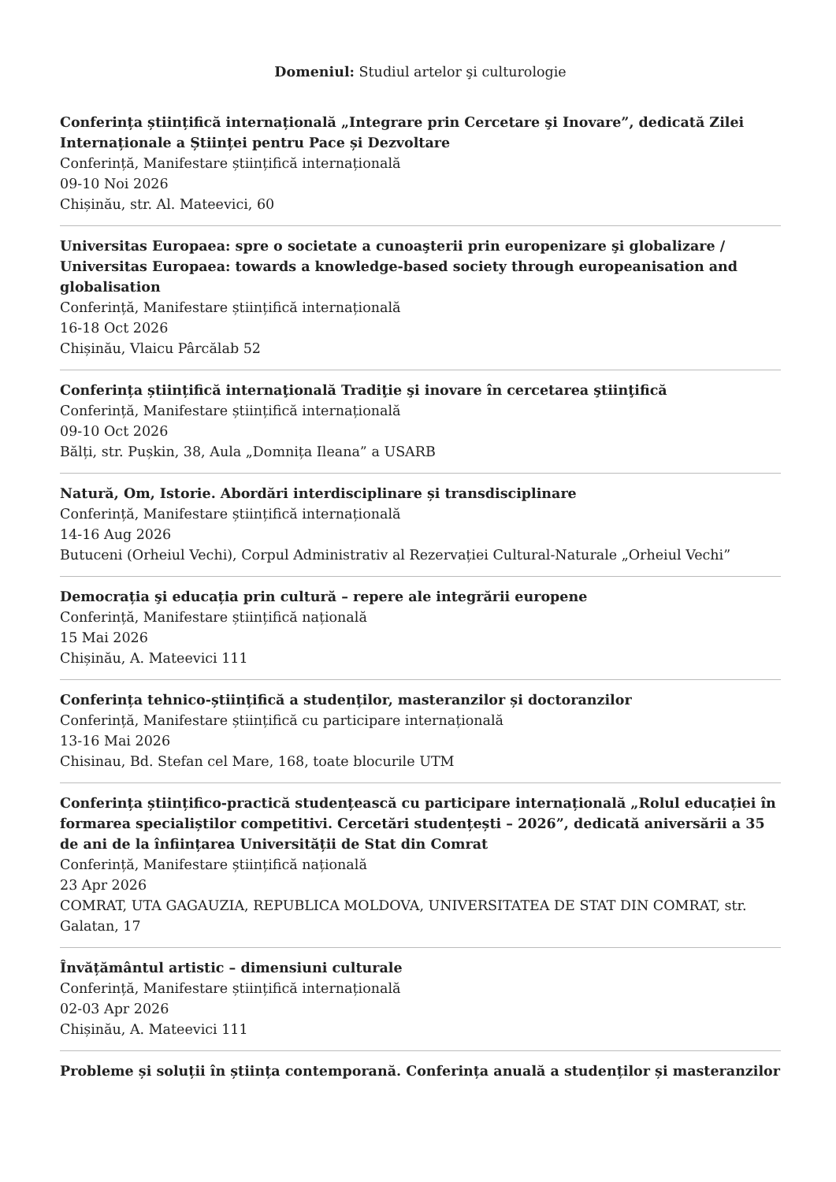Domeniul: Studiul artelor şi culturologie
Conferința științifică internațională „Integrare prin Cercetare şi Inovare”, dedicată Zilei Internaționale a Științei pentru Pace și Dezvoltare
Conferință, Manifestare științifică internațională
09-10 Noi 2026
Chișinău, str. Al. Mateevici, 60
Universitas Europaea: spre o societate a cunoaşterii prin europenizare şi globalizare / Universitas Europaea: towards a knowledge-based society through europeanisation and globalisation
Conferință, Manifestare științifică internațională
16-18 Oct 2026
Chișinău, Vlaicu Pârcălab 52
Conferința științifică internaţională Tradiţie şi inovare în cercetarea ştiinţifică
Conferință, Manifestare științifică internațională
09-10 Oct 2026
Bălți, str. Pușkin, 38, Aula „Domnița Ileana” a USARB
Natură, Om, Istorie. Abordări interdisciplinare și transdisciplinare
Conferință, Manifestare științifică internațională
14-16 Aug 2026
Butuceni (Orheiul Vechi), Corpul Administrativ al Rezervației Cultural-Naturale „Orheiul Vechi”
Democrația şi educația prin cultură – repere ale integrării europene
Conferință, Manifestare științifică națională
15 Mai 2026
Chișinău, A. Mateevici 111
Conferința tehnico-științifică a studenților, masteranzilor și doctoranzilor
Conferință, Manifestare științifică cu participare internațională
13-16 Mai 2026
Chisinau, Bd. Stefan cel Mare, 168, toate blocurile UTM
Conferința științifico-practică studențească cu participare internațională „Rolul educației în formarea specialiștilor competitivi. Cercetări studențești – 2026”, dedicată aniversării a 35 de ani de la înființarea Universității de Stat din Comrat
Conferință, Manifestare științifică națională
23 Apr 2026
COMRAT, UTA GAGAUZIA, REPUBLICA MOLDOVA, UNIVERSITATEA DE STAT DIN COMRAT, str. Galatan, 17
Învățământul artistic – dimensiuni culturale
Conferință, Manifestare științifică internațională
02-03 Apr 2026
Chișinău, A. Mateevici 111
Probleme și soluții în știința contemporană. Conferința anuală a studenților și masteranzilor